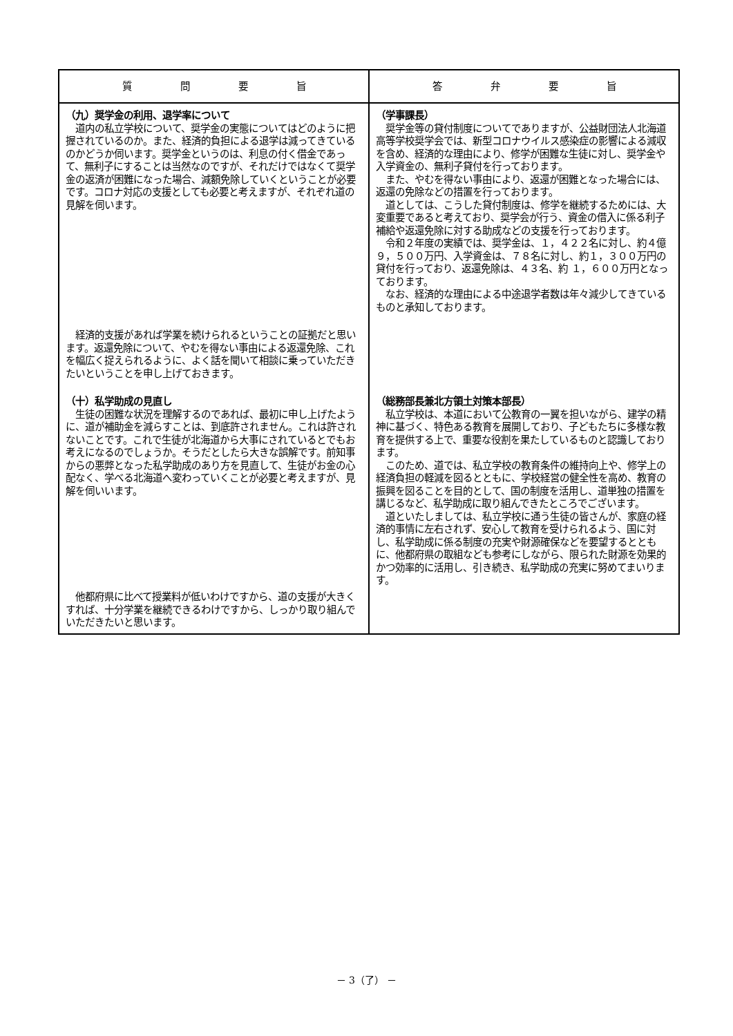| 質 問 要 旨 | 答 弁 要 旨 |
| --- | --- |
| （九）奨学金の利用、退学率について 道内の私立学校について、奨学金の実態についてはどのように把握されているのか。また、経済的負担による退学は減ってきているのかどうか伺います。奨学金というのは、利息の付く借金であって、無利子にすることは当然なのですが、それだけではなくて奨学金の返済が困難になった場合、減額免除していくということが必要です。コロナ対応の支援としても必要と考えますが、それぞれ道の見解を伺います。 経済的支援があれば学業を続けられるということの証拠だと思います。返還免除について、やむを得ない事由による返還免除、これを幅広く捉えられるように、よく話を聞いて相談に乗っていただきたいということを申し上げておきます。 | （学事課長） 奨学金等の貸付制度についてでありますが、公益財団法人北海道高等学校奨学会では、新型コロナウイルス感染症の影響による減収を含め、経済的な理由により、修学が困難な生徒に対し、奨学金や入学資金の、無利子貸付を行っております。 また、やむを得ない事由により、返還が困難となった場合には、返還の免除などの措置を行っております。 道としては、こうした貸付制度は、修学を継続するためには、大変重要であると考えており、奨学会が行う、資金の借入に係る利子補給や返還免除に対する助成などの支援を行っております。 令和２年度の実績では、奨学金は、１，４２２名に対し、約４億９，５００万円、入学資金は、７８名に対し、約１，３００万円の貸付を行っており、返還免除は、４３名、約 １，６００万円となっております。 なお、経済的な理由による中途退学者数は年々減少してきているものと承知しております。 |
| （十）私学助成の見直し 生徒の困難な状況を理解するのであれば、最初に申し上げたように、道が補助金を減らすことは、到底許されません。これは許されないことです。これで生徒が北海道から大事にされているとでもお考えになるのでしょうか。そうだとしたら大きな誤解です。前知事からの悪弊となった私学助成のあり方を見直して、生徒がお金の心配なく、学べる北海道へ変わっていくことが必要と考えますが、見解を伺いいます。 他都府県に比べて授業料が低いわけですから、道の支援が大きくすれば、十分学業を継続できるわけですから、しっかり取り組んでいただきたいと思います。 | （総務部長兼北方領土対策本部長） 私立学校は、本道において公教育の一翼を担いながら、建学の精神に基づく、特色ある教育を展開しており、子どもたちに多様な教育を提供する上で、重要な役割を果たしているものと認識しております。 このため、道では、私立学校の教育条件の維持向上や、修学上の経済負担の軽減を図るとともに、学校経営の健全性を高め、教育の振興を図ることを目的として、国の制度を活用し、道単独の措置を講じるなど、私学助成に取り組んできたところでございます。 道といたしましては、私立学校に通う生徒の皆さんが、家庭の経済的事情に左右されず、安心して教育を受けられるよう、国に対し、私学助成に係る制度の充実や財源確保などを要望するとともに、他都府県の取組なども参考にしながら、限られた財源を効果的かつ効率的に活用し、引き続き、私学助成の充実に努めてまいります。 |
－ 3（了） －